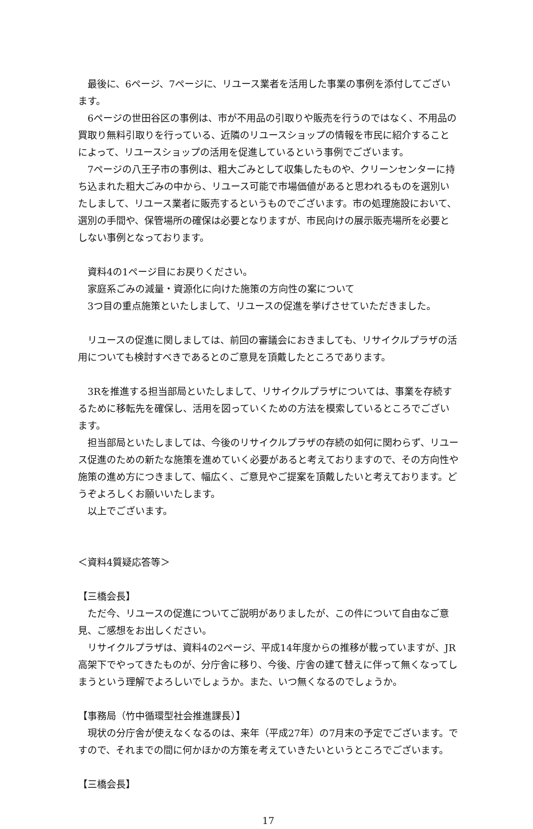最後に、6ページ、7ページに、リユース業者を活用した事業の事例を添付してございます。
6ページの世田谷区の事例は、市が不用品の引取りや販売を行うのではなく、不用品の買取り無料引取りを行っている、近隣のリユースショップの情報を市民に紹介することによって、リユースショップの活用を促進しているという事例でございます。
7ページの八王子市の事例は、粗大ごみとして収集したものや、クリーンセンターに持ち込まれた粗大ごみの中から、リユース可能で市場価値があると思われるものを選別いたしまして、リユース業者に販売するというものでございます。市の処理施設において、選別の手間や、保管場所の確保は必要となりますが、市民向けの展示販売場所を必要としない事例となっております。
資料4の1ページ目にお戻りください。
家庭系ごみの減量・資源化に向けた施策の方向性の案について
3つ目の重点施策といたしまして、リユースの促進を挙げさせていただきました。
リユースの促進に関しましては、前回の審議会におきましても、リサイクルプラザの活用についても検討すべきであるとのご意見を頂戴したところであります。
3Rを推進する担当部局といたしまして、リサイクルプラザについては、事業を存続するために移転先を確保し、活用を図っていくための方法を模索しているところでございます。
担当部局といたしましては、今後のリサイクルプラザの存続の如何に関わらず、リユース促進のための新たな施策を進めていく必要があると考えておりますので、その方向性や施策の進め方につきまして、幅広く、ご意見やご提案を頂戴したいと考えております。どうぞよろしくお願いいたします。
以上でございます。
＜資料4質疑応答等＞
【三橋会長】
ただ今、リユースの促進についてご説明がありましたが、この件について自由なご意見、ご感想をお出しください。
リサイクルプラザは、資料4の2ページ、平成14年度からの推移が載っていますが、JR高架下でやってきたものが、分庁舎に移り、今後、庁舎の建て替えに伴って無くなってしまうという理解でよろしいでしょうか。また、いつ無くなるのでしょうか。
【事務局（竹中循環型社会推進課長）】
現状の分庁舎が使えなくなるのは、来年（平成27年）の7月末の予定でございます。ですので、それまでの間に何かほかの方策を考えていきたいというところでございます。
【三橋会長】
17